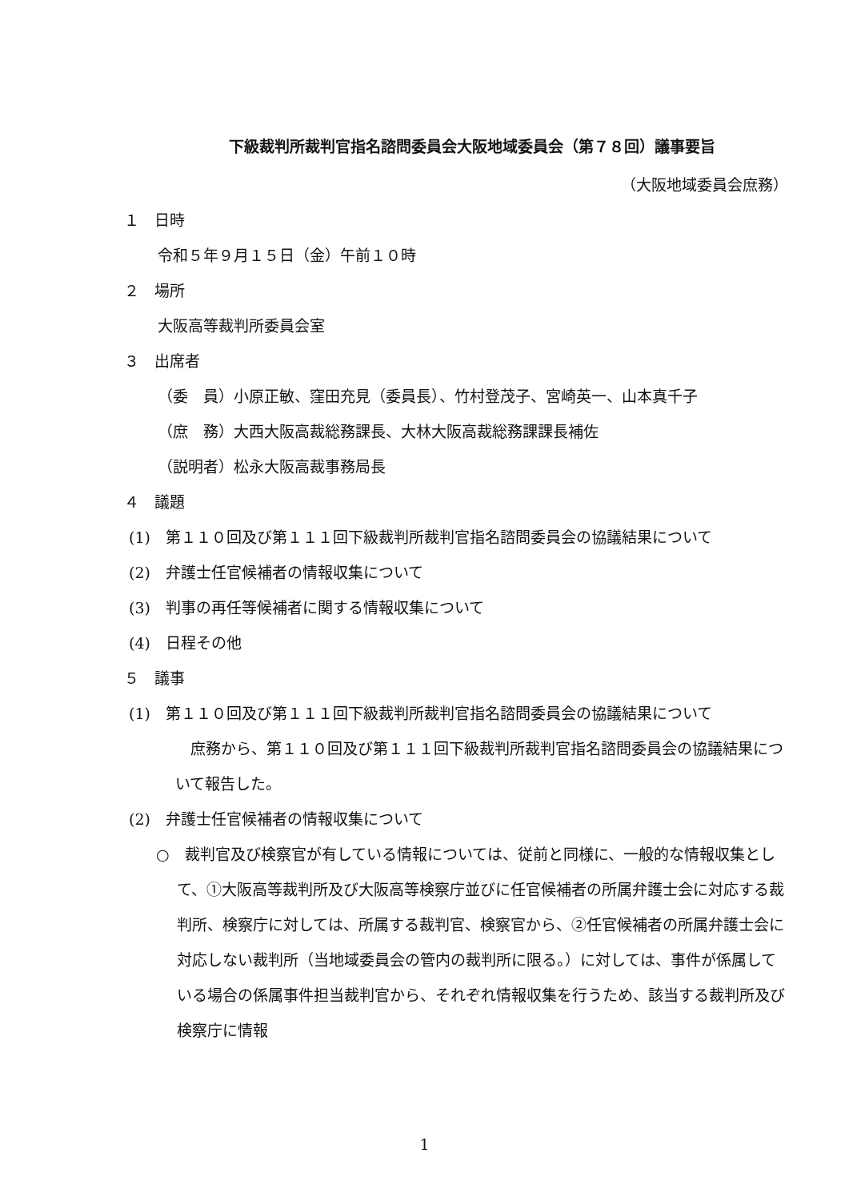下級裁判所裁判官指名諮問委員会大阪地域委員会（第７８回）議事要旨
（大阪地域委員会庶務）
１　日時
令和５年９月１５日（金）午前１０時
２　場所
大阪高等裁判所委員会室
３　出席者
（委　員）小原正敏、窪田充見（委員長）、竹村登茂子、宮崎英一、山本真千子
（庶　務）大西大阪高裁総務課長、大林大阪高裁総務課課長補佐
（説明者）松永大阪高裁事務局長
４　議題
(1)　第１１０回及び第１１１回下級裁判所裁判官指名諮問委員会の協議結果について
(2)　弁護士任官候補者の情報収集について
(3)　判事の再任等候補者に関する情報収集について
(4)　日程その他
５　議事
(1)　第１１０回及び第１１１回下級裁判所裁判官指名諮問委員会の協議結果について
　庶務から、第１１０回及び第１１１回下級裁判所裁判官指名諮問委員会の協議結果について報告した。
(2)　弁護士任官候補者の情報収集について
○　裁判官及び検察官が有している情報については、従前と同様に、一般的な情報収集として、①大阪高等裁判所及び大阪高等検察庁並びに任官候補者の所属弁護士会に対応する裁判所、検察庁に対しては、所属する裁判官、検察官から、②任官候補者の所属弁護士会に対応しない裁判所（当地域委員会の管内の裁判所に限る。）に対しては、事件が係属している場合の係属事件担当裁判官から、それぞれ情報収集を行うため、該当する裁判所及び検察庁に情報
1